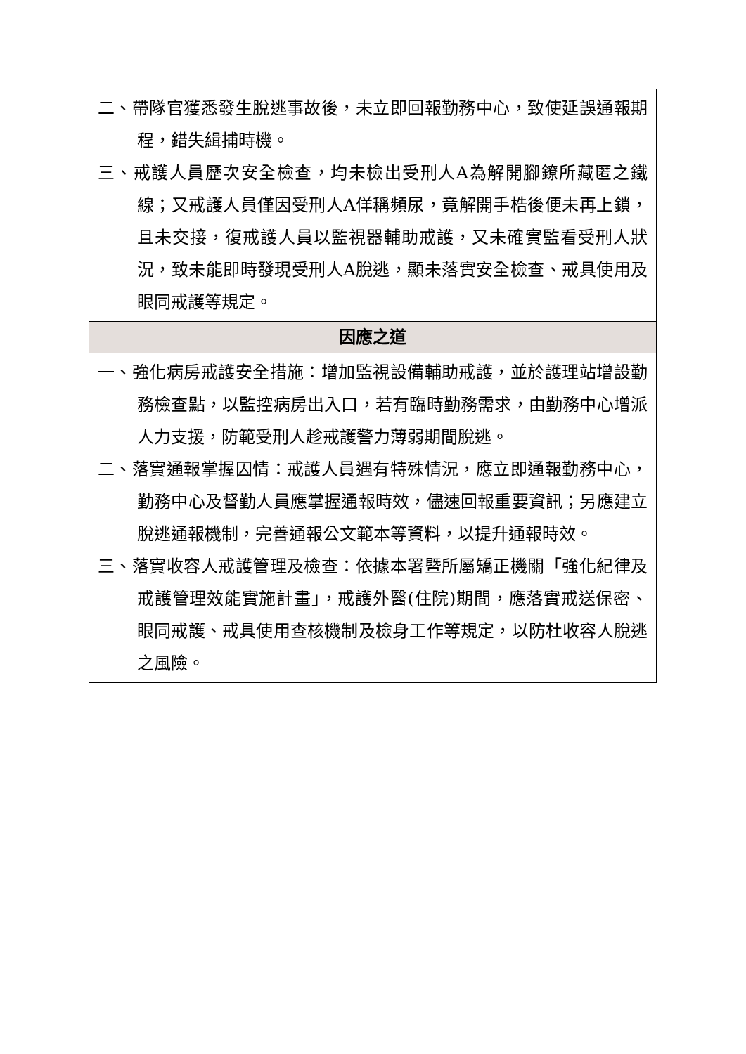| 二、帶隊官獲悉發生脫逃事故後，未立即回報勤務中心，致使延誤通報期程，錯失緝捕時機。 三、戒護人員歷次安全檢查，均未檢出受刑人A為解開腳鐐所藏匿之鐵線；又戒護人員僅因受刑人A佯稱頻尿，竟解開手梏後便未再上鎖，且未交接，復戒護人員以監視器輔助戒護，又未確實監看受刑人狀況，致未能即時發現受刑人A脫逃，顯未落實安全檢查、戒具使用及眼同戒護等規定。 |
| 因應之道 |
| 一、強化病房戒護安全措施：增加監視設備輔助戒護，並於護理站增設勤務檢查點，以監控病房出入口，若有臨時勤務需求，由勤務中心增派人力支援，防範受刑人趁戒護警力薄弱期間脫逃。 二、落實通報掌握囚情：戒護人員遇有特殊情況，應立即通報勤務中心，勤務中心及督勤人員應掌握通報時效，儘速回報重要資訊；另應建立脫逃通報機制，完善通報公文範本等資料，以提升通報時效。 三、落實收容人戒護管理及檢查：依據本署暨所屬矯正機關「強化紀律及戒護管理效能實施計畫」，戒護外醫(住院)期間，應落實戒送保密、眼同戒護、戒具使用查核機制及檢身工作等規定，以防杜收容人脫逃之風險。 |